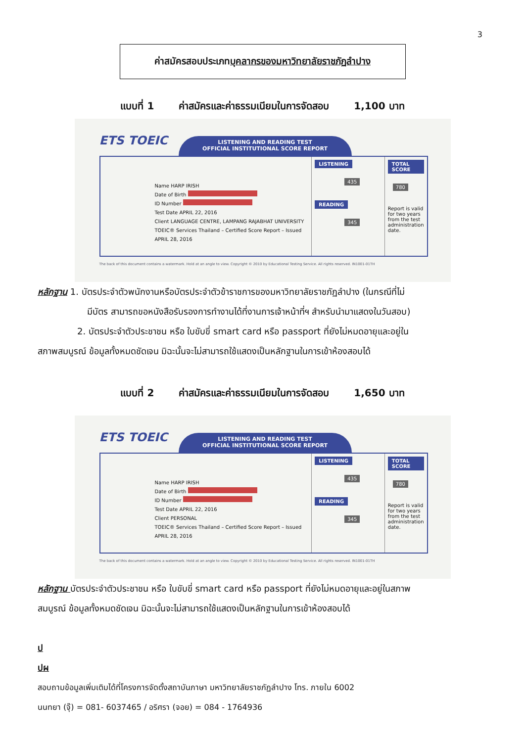3
ค่าสมัครสอบประเภท บุคลากรของมหาวิทยาลัยราชภัฏลำปาง
แบบที่ 1 ค่าสมัครและค่าธรรมเนียมในการจัดสอบ 1,100 บาท
ETS TOEIC
LISTENING AND READING TEST
OFFICIAL INSTITUTIONAL SCORE REPORT
Name HARP IRISH
Date of Birth
ID Number
Test Date APRIL 22, 2016
Client LANGUAGE CENTRE, LAMPANG RAJABHAT UNIVERSITY
TOEIC® Services Thailand – Certified Score Report – Issued APRIL 28, 2016
LISTENING
435
READING
345
TOTAL SCORE
780
Report is valid for two years from the test administration date.
The back of this document contains a watermark. Hold at an angle to view. Copyright © 2010 by Educational Testing Service. All rights reserved. IN1001-01TH
หลักฐาน 1. บัตรประจำตัวพนักงานหรือบัตรประจำตัวข้าราชการของมหาวิทยาลัยราชภัฏลำปาง (ในกรณีที่ไม่
มีบัตร สามารถขอหนังสือรับรองการทำงานได้ที่งานการเจ้าหน้าที่ฯ สำหรับนำมาแสดงในวันสอบ)
2. บัตรประจำตัวประชาชน หรือ ใบขับขี่ smart card หรือ passport ที่ยังไม่หมดอายุและอยู่ใน
สภาพสมบูรณ์ ข้อมูลทั้งหมดชัดเจน มิฉะนั้นจะไม่สามารถใช้แสดงเป็นหลักฐานในการเข้าห้องสอบได้
แบบที่ 2 ค่าสมัครและค่าธรรมเนียมในการจัดสอบ 1,650 บาท
ETS TOEIC
LISTENING AND READING TEST
OFFICIAL INSTITUTIONAL SCORE REPORT
Name HARP IRISH
Date of Birth
ID Number
Test Date APRIL 22, 2016
Client PERSONAL
TOEIC® Services Thailand – Certified Score Report – Issued APRIL 28, 2016
LISTENING
435
READING
345
TOTAL SCORE
780
Report is valid for two years from the test administration date.
The back of this document contains a watermark. Hold at an angle to view. Copyright © 2010 by Educational Testing Service. All rights reserved. IN1001-01TH
หลักฐาน บัตรประจำตัวประชาชน หรือ ใบขับขี่ smart card หรือ passport ที่ยังไม่หมดอายุและอยู่ในสภาพ
สมบูรณ์ ข้อมูลทั้งหมดชัดเจน มิฉะนั้นจะไม่สามารถใช้แสดงเป็นหลักฐานในการเข้าห้องสอบได้
ป
ปผ
สอบถามข้อมูลเพิ่มเติมได้ที่โครงการจัดตั้งสถาบันภาษา มหาวิทยาลัยราชภัฏลำปาง โทร. ภายใน 6002
นนทยา (จุ๊) = 081- 6037465 / อริศรา (จอย) = 084 - 1764936